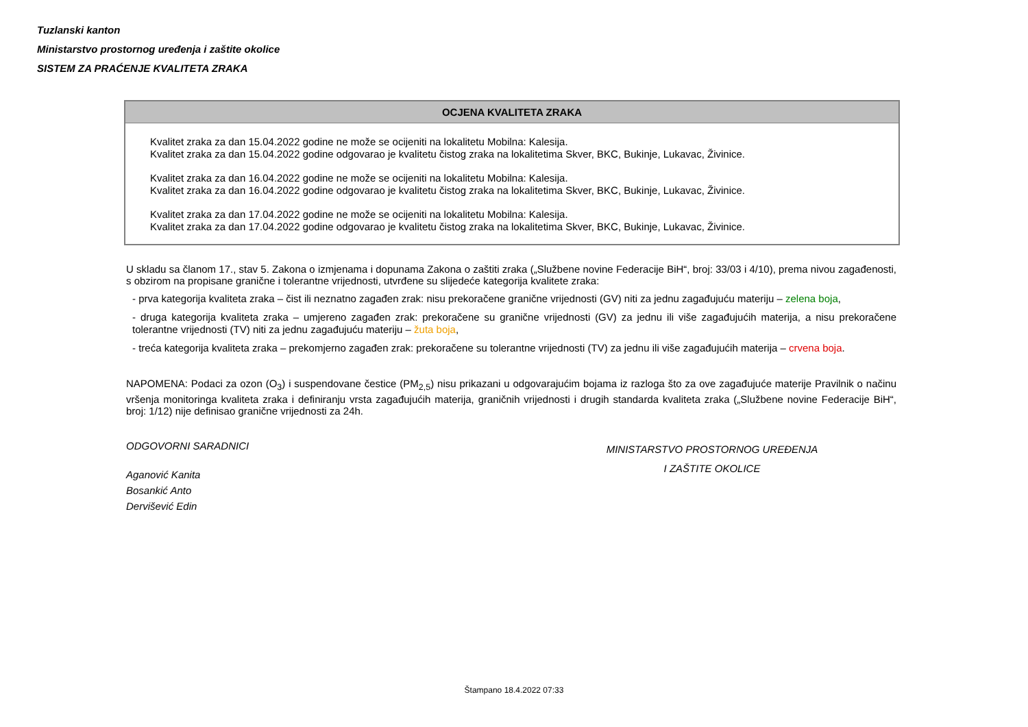Tuzlanski kanton
Ministarstvo prostornog uređenja i zaštite okolice
SISTEM ZA PRAĆENJE KVALITETA ZRAKA
OCJENA KVALITETA ZRAKA
Kvalitet zraka za dan 15.04.2022 godine ne može se ocijeniti na lokalitetu Mobilna: Kalesija.
Kvalitet zraka za dan 15.04.2022 godine odgovarao je kvalitetu čistog zraka na lokalitetima Skver, BKC, Bukinje, Lukavac, Živinice.
Kvalitet zraka za dan 16.04.2022 godine ne može se ocijeniti na lokalitetu Mobilna: Kalesija.
Kvalitet zraka za dan 16.04.2022 godine odgovarao je kvalitetu čistog zraka na lokalitetima Skver, BKC, Bukinje, Lukavac, Živinice.
Kvalitet zraka za dan 17.04.2022 godine ne može se ocijeniti na lokalitetu Mobilna: Kalesija.
Kvalitet zraka za dan 17.04.2022 godine odgovarao je kvalitetu čistog zraka na lokalitetima Skver, BKC, Bukinje, Lukavac, Živinice.
U skladu sa članom 17., stav 5. Zakona o izmjenama i dopunama Zakona o zaštiti zraka („Službene novine Federacije BiH“, broj: 33/03 i 4/10), prema nivou zagađenosti, s obzirom na propisane granične i tolerantne vrijednosti, utvrđene su slijedeće kategorija kvalitete zraka:
- prva kategorija kvaliteta zraka – čist ili neznatno zagađen zrak: nisu prekoračene granične vrijednosti (GV) niti za jednu zagađujuću materiju – zelena boja,
- druga kategorija kvaliteta zraka – umjereno zagađen zrak: prekoračene su granične vrijednosti (GV) za jednu ili više zagađujućih materija, a nisu prekoračene tolerantne vrijednosti (TV) niti za jednu zagađujuću materiju – žuta boja,
- treća kategorija kvaliteta zraka – prekomjerno zagađen zrak: prekoračene su tolerantne vrijednosti (TV) za jednu ili više zagađujućih materija – crvena boja.
NAPOMENA: Podaci za ozon (O<sub>3</sub>) i suspendovane čestice (PM<sub>2,5</sub>) nisu prikazani u odgovarajućim bojama iz razloga što za ove zagađujuće materije Pravilnik o načinu vršenja monitoringa kvaliteta zraka i definiranju vrsta zagađujućih materija, graničnih vrijednosti i drugih standarda kvaliteta zraka („Službene novine Federacije BiH“, broj: 1/12) nije definisao granične vrijednosti za 24h.
ODGOVORNI SARADNICI
Aganović Kanita
Bosankić Anto
Dervišević Edin
MINISTARSTVO PROSTORNOG UREĐENJA
I ZAŠTITE OKOLICE
Štampano 18.4.2022 07:33